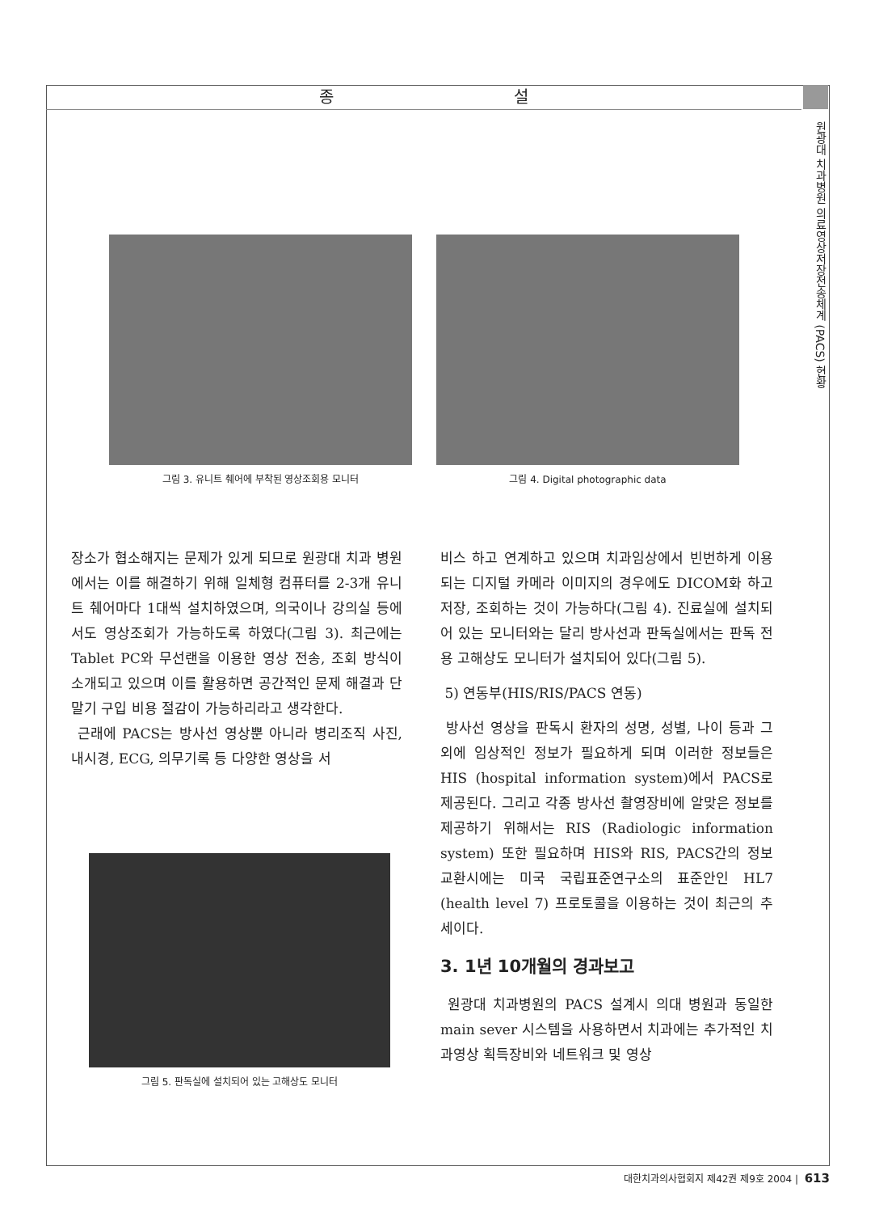종 설
원광대 치과병원 의료영상저장전송체계 (PACS) 현황
그림 3. 유니트 췌어에 부착된 영상조회용 모니터 그림 4. Digital photographic data
장소가 협소해지는 문제가 있게 되므로 원광대 치과 병원에서는 이를 해결하기 위해 일체형 컴퓨터를 2-3개 유니트 췌어마다 1대씩 설치하였으며, 의국이나 강의실 등에서도 영상조회가 가능하도록 하였다(그림 3). 최근에는 Tablet PC와 무선랜을 이용한 영상 전송, 조회 방식이 소개되고 있으며 이를 활용하면 공간적인 문제 해결과 단말기 구입 비용 절감이 가능하리라고 생각한다.
근래에 PACS는 방사선 영상뿐 아니라 병리조직 사진, 내시경, ECG, 의무기록 등 다양한 영상을 서
그림 5. 판독실에 설치되어 있는 고해상도 모니터
비스 하고 연계하고 있으며 치과임상에서 빈번하게 이용되는 디지털 카메라 이미지의 경우에도 DICOM화 하고 저장, 조회하는 것이 가능하다(그림 4). 진료실에 설치되어 있는 모니터와는 달리 방사선과 판독실에서는 판독 전용 고해상도 모니터가 설치되어 있다(그림 5).
5) 연동부(HIS/RIS/PACS 연동)
방사선 영상을 판독시 환자의 성명, 성별, 나이 등과 그 외에 임상적인 정보가 필요하게 되며 이러한 정보들은 HIS (hospital information system)에서 PACS로 제공된다. 그리고 각종 방사선 촬영장비에 알맞은 정보를 제공하기 위해서는 RIS (Radiologic information system) 또한 필요하며 HIS와 RIS, PACS간의 정보 교환시에는 미국 국립표준연구소의 표준안인 HL7 (health level 7) 프로토콜을 이용하는 것이 최근의 추세이다.
3. 1년 10개월의 경과보고
원광대 치과병원의 PACS 설계시 의대 병원과 동일한 main sever 시스템을 사용하면서 치과에는 추가적인 치과영상 획득장비와 네트워크 및 영상
대한치과의사협회지 제42권 제9호 2004 | 613